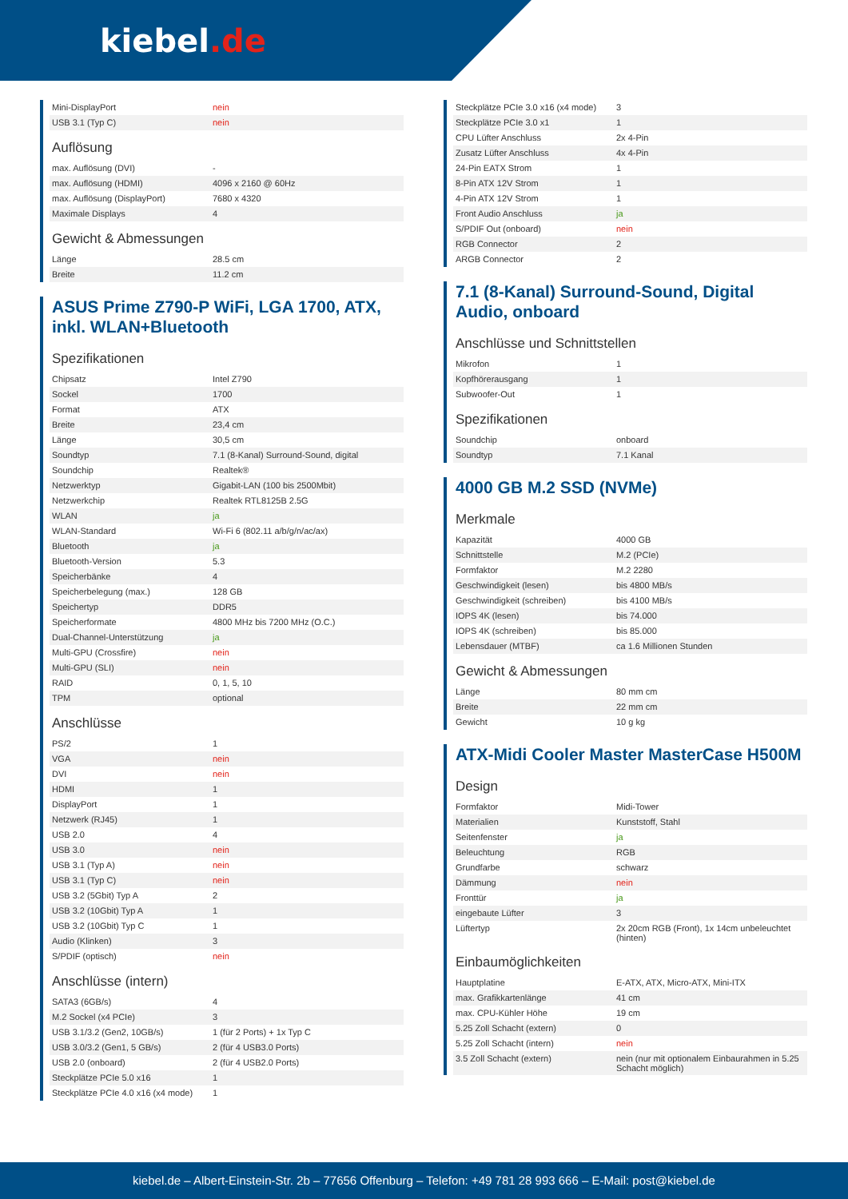kiebel.de
| Mini-DisplayPort | nein |
| USB 3.1 (Typ C) | nein |
Auflösung
| max. Auflösung (DVI) | - |
| max. Auflösung (HDMI) | 4096 x 2160 @ 60Hz |
| max. Auflösung (DisplayPort) | 7680 x 4320 |
| Maximale Displays | 4 |
Gewicht & Abmessungen
| Länge | 28.5 cm |
| Breite | 11.2 cm |
ASUS Prime Z790-P WiFi, LGA 1700, ATX, inkl. WLAN+Bluetooth
Spezifikationen
| Chipsatz | Intel Z790 |
| Sockel | 1700 |
| Format | ATX |
| Breite | 23,4 cm |
| Länge | 30,5 cm |
| Soundtyp | 7.1 (8-Kanal) Surround-Sound, digital |
| Soundchip | Realtek® |
| Netzwerktyp | Gigabit-LAN (100 bis 2500Mbit) |
| Netzwerkchip | Realtek RTL8125B 2.5G |
| WLAN | ja |
| WLAN-Standard | Wi-Fi 6 (802.11 a/b/g/n/ac/ax) |
| Bluetooth | ja |
| Bluetooth-Version | 5.3 |
| Speicherbänke | 4 |
| Speicherbelegung (max.) | 128 GB |
| Speichertyp | DDR5 |
| Speicherformate | 4800 MHz bis 7200 MHz (O.C.) |
| Dual-Channel-Unterstützung | ja |
| Multi-GPU (Crossfire) | nein |
| Multi-GPU (SLI) | nein |
| RAID | 0, 1, 5, 10 |
| TPM | optional |
Anschlüsse
| PS/2 | 1 |
| VGA | nein |
| DVI | nein |
| HDMI | 1 |
| DisplayPort | 1 |
| Netzwerk (RJ45) | 1 |
| USB 2.0 | 4 |
| USB 3.0 | nein |
| USB 3.1 (Typ A) | nein |
| USB 3.1 (Typ C) | nein |
| USB 3.2 (5Gbit) Typ A | 2 |
| USB 3.2 (10Gbit) Typ A | 1 |
| USB 3.2 (10Gbit) Typ C | 1 |
| Audio (Klinken) | 3 |
| S/PDIF (optisch) | nein |
Anschlüsse (intern)
| SATA3 (6GB/s) | 4 |
| M.2 Sockel (x4 PCIe) | 3 |
| USB 3.1/3.2 (Gen2, 10GB/s) | 1 (für 2 Ports) + 1x Typ C |
| USB 3.0/3.2 (Gen1, 5 GB/s) | 2 (für 4 USB3.0 Ports) |
| USB 2.0 (onboard) | 2 (für 4 USB2.0 Ports) |
| Steckplätze PCIe 5.0 x16 | 1 |
| Steckplätze PCIe 4.0 x16 (x4 mode) | 1 |
| Steckplätze PCIe 3.0 x16 (x4 mode) | 3 |
| Steckplätze PCIe 3.0 x1 | 1 |
| CPU Lüfter Anschluss | 2x 4-Pin |
| Zusatz Lüfter Anschluss | 4x 4-Pin |
| 24-Pin EATX Strom | 1 |
| 8-Pin ATX 12V Strom | 1 |
| 4-Pin ATX 12V Strom | 1 |
| Front Audio Anschluss | ja |
| S/PDIF Out (onboard) | nein |
| RGB Connector | 2 |
| ARGB Connector | 2 |
7.1 (8-Kanal) Surround-Sound, Digital Audio, onboard
Anschlüsse und Schnittstellen
| Mikrofon | 1 |
| Kopfhörerausgang | 1 |
| Subwoofer-Out | 1 |
Spezifikationen
| Soundchip | onboard |
| Soundtyp | 7.1 Kanal |
4000 GB M.2 SSD (NVMe)
Merkmale
| Kapazität | 4000 GB |
| Schnittstelle | M.2 (PCIe) |
| Formfaktor | M.2 2280 |
| Geschwindigkeit (lesen) | bis 4800 MB/s |
| Geschwindigkeit (schreiben) | bis 4100 MB/s |
| IOPS 4K (lesen) | bis 74.000 |
| IOPS 4K (schreiben) | bis 85.000 |
| Lebensdauer (MTBF) | ca 1.6 Millionen Stunden |
Gewicht & Abmessungen
| Länge | 80 mm cm |
| Breite | 22 mm cm |
| Gewicht | 10 g kg |
ATX-Midi Cooler Master MasterCase H500M
Design
| Formfaktor | Midi-Tower |
| Materialien | Kunststoff, Stahl |
| Seitenfenster | ja |
| Beleuchtung | RGB |
| Grundfarbe | schwarz |
| Dämmung | nein |
| Fronttür | ja |
| eingebaute Lüfter | 3 |
| Lüftertyp | 2x 20cm RGB (Front), 1x 14cm unbeleuchtet (hinten) |
Einbaumöglichkeiten
| Hauptplatine | E-ATX, ATX, Micro-ATX, Mini-ITX |
| max. Grafikkartenlänge | 41 cm |
| max. CPU-Kühler Höhe | 19 cm |
| 5.25 Zoll Schacht (extern) | 0 |
| 5.25 Zoll Schacht (intern) | nein |
| 3.5 Zoll Schacht (extern) | nein (nur mit optionalem Einbaurahmen in 5.25 Schacht möglich) |
kiebel.de – Albert-Einstein-Str. 2b – 77656 Offenburg – Telefon: +49 781 28 993 666 – E-Mail: post@kiebel.de